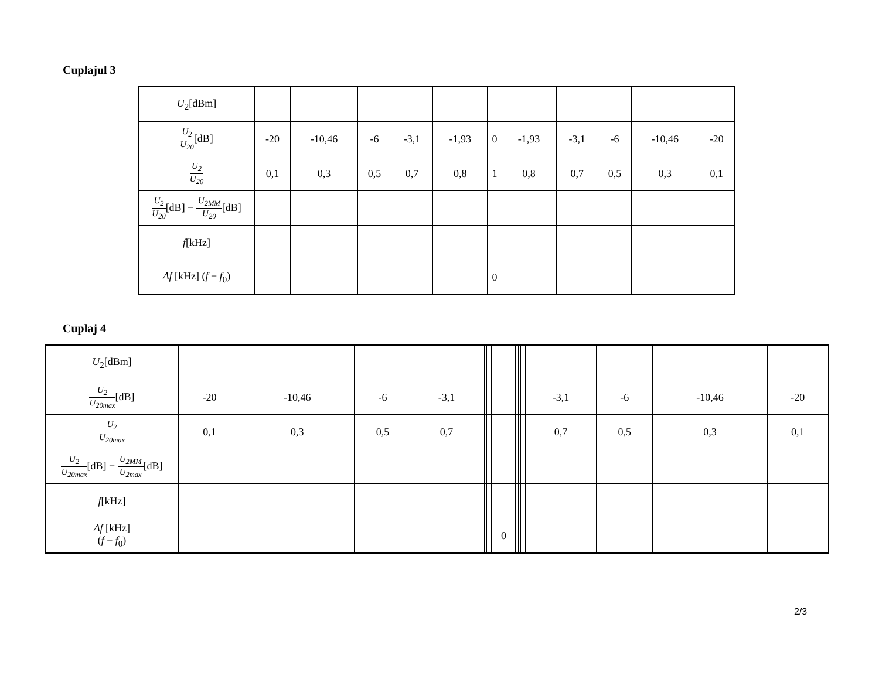Cuplajul 3
| U<sub>2</sub>[dBm] | | | | | | | | | | | |
| U<sub>2</sub> U<sub>20</sub> [dB] | -20 | -10,46 | -6 | -3,1 | -1,93 | 0 | -1,93 | -3,1 | -6 | -10,46 | -20 |
| U<sub>2</sub> U<sub>20</sub> | 0,1 | 0,3 | 0,5 | 0,7 | 0,8 | 1 | 0,8 | 0,7 | 0,5 | 0,3 | 0,1 |
| U<sub>2</sub> U<sub>20</sub> [dB] − U<sub>2MM</sub> U<sub>20</sub> [dB] | | | | | | | | | | | |
| f [kHz] | | | | | | | | | | | |
| Δf [kHz] ( f − f<sub>0</sub>) | | | | | | 0 | | | | | |
Cuplaj 4
| U<sub>2</sub>[dBm] | | | | | | | | | | | | | | | | | |
| U<sub>2</sub> U<sub>20max</sub> [dB] | -20 | -10,46 | -6 | -3,1 | | | | | | | | | | -3,1 | -6 | -10,46 | -20 |
| U<sub>2</sub> U<sub>20max</sub> | 0,1 | 0,3 | 0,5 | 0,7 | | | | | | | | | | 0,7 | 0,5 | 0,3 | 0,1 |
| U<sub>2</sub> U<sub>20max</sub> [dB] − U<sub>2MM</sub> U<sub>2max</sub> [dB] | | | | | | | | | | | | | | | | | |
| f [kHz] | | | | | | | | | | | | | | | | | |
| Δf [kHz] ( f − f<sub>0</sub>) | | | | | | | | | 0 | | | | | | | | |
2/3